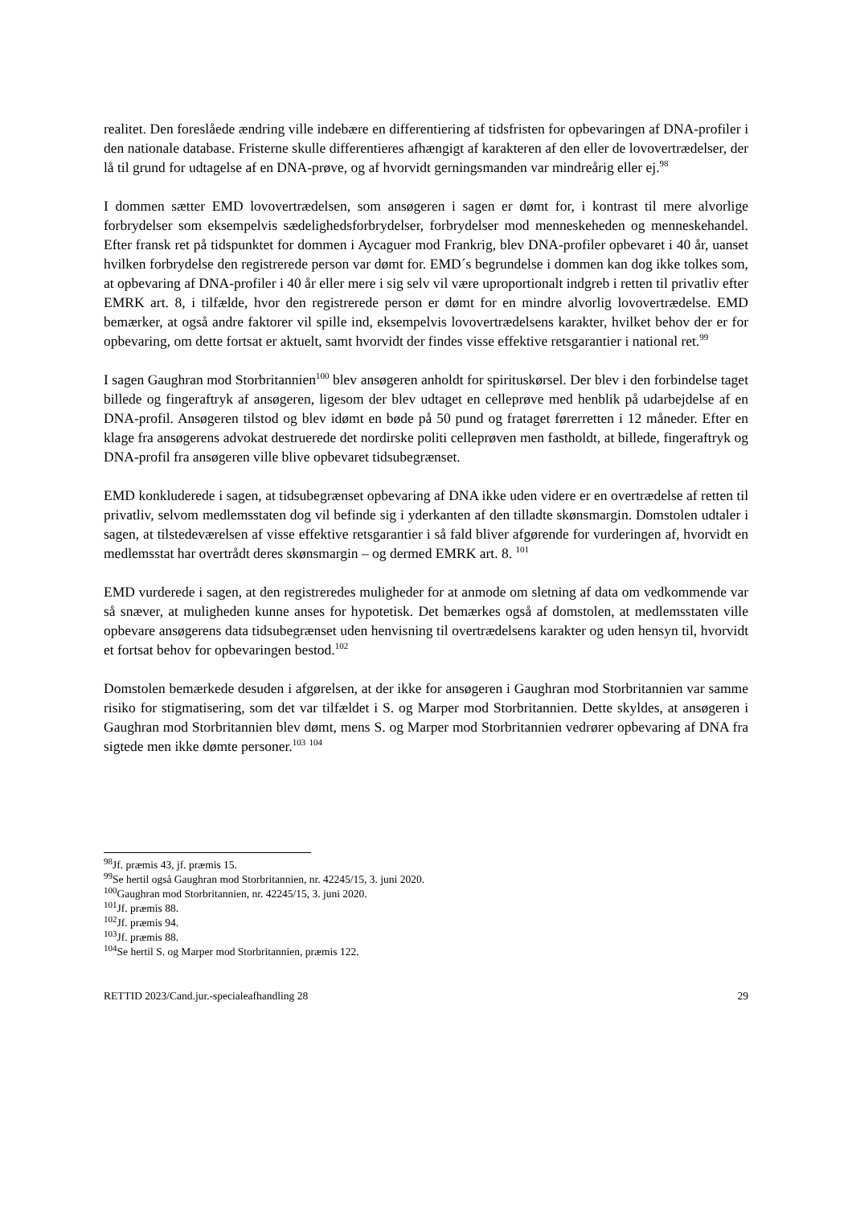realitet. Den foreslåede ændring ville indebære en differentiering af tidsfristen for opbevaringen af DNA-profiler i den nationale database. Fristerne skulle differentieres afhængigt af karakteren af den eller de lovovertrædelser, der lå til grund for udtagelse af en DNA-prøve, og af hvorvidt gerningsmanden var mindreårig eller ej.<sup>98</sup>
I dommen sætter EMD lovovertrædelsen, som ansøgeren i sagen er dømt for, i kontrast til mere alvorlige forbrydelser som eksempelvis sædelighedsforbrydelser, forbrydelser mod menneskeheden og menneskehandel. Efter fransk ret på tidspunktet for dommen i Aycaguer mod Frankrig, blev DNA-profiler opbevaret i 40 år, uanset hvilken forbrydelse den registrerede person var dømt for. EMD´s begrundelse i dommen kan dog ikke tolkes som, at opbevaring af DNA-profiler i 40 år eller mere i sig selv vil være uproportionalt indgreb i retten til privatliv efter EMRK art. 8, i tilfælde, hvor den registrerede person er dømt for en mindre alvorlig lovovertrædelse. EMD bemærker, at også andre faktorer vil spille ind, eksempelvis lovovertrædelsens karakter, hvilket behov der er for opbevaring, om dette fortsat er aktuelt, samt hvorvidt der findes visse effektive retsgarantier i national ret.<sup>99</sup>
I sagen Gaughran mod Storbritannien<sup>100</sup> blev ansøgeren anholdt for spirituskørsel. Der blev i den forbindelse taget billede og fingeraftryk af ansøgeren, ligesom der blev udtaget en celleprøve med henblik på udarbejdelse af en DNA-profil. Ansøgeren tilstod og blev idømt en bøde på 50 pund og frataget førerretten i 12 måneder. Efter en klage fra ansøgerens advokat destruerede det nordirske politi celleprøven men fastholdt, at billede, fingeraftryk og DNA-profil fra ansøgeren ville blive opbevaret tidsubegrænset.
EMD konkluderede i sagen, at tidsubegrænset opbevaring af DNA ikke uden videre er en overtrædelse af retten til privatliv, selvom medlemsstaten dog vil befinde sig i yderkanten af den tilladte skønsmargin. Domstolen udtaler i sagen, at tilstedeværelsen af visse effektive retsgarantier i så fald bliver afgørende for vurderingen af, hvorvidt en medlemsstat har overtrådt deres skønsmargin – og dermed EMRK art. 8. <sup>101</sup>
EMD vurderede i sagen, at den registreredes muligheder for at anmode om sletning af data om vedkommende var så snæver, at muligheden kunne anses for hypotetisk. Det bemærkes også af domstolen, at medlemsstaten ville opbevare ansøgerens data tidsubegrænset uden henvisning til overtrædelsens karakter og uden hensyn til, hvorvidt et fortsat behov for opbevaringen bestod.<sup>102</sup>
Domstolen bemærkede desuden i afgørelsen, at der ikke for ansøgeren i Gaughran mod Storbritannien var samme risiko for stigmatisering, som det var tilfældet i S. og Marper mod Storbritannien. Dette skyldes, at ansøgeren i Gaughran mod Storbritannien blev dømt, mens S. og Marper mod Storbritannien vedrører opbevaring af DNA fra sigtede men ikke dømte personer.<sup>103</sup> <sup>104</sup>
<sup>98</sup> Jf. præmis 43, jf. præmis 15.
<sup>99</sup>Se hertil også Gaughran mod Storbritannien, nr. 42245/15, 3. juni 2020.
<sup>100</sup> Gaughran mod Storbritannien, nr. 42245/15, 3. juni 2020.
<sup>101</sup> Jf. præmis 88.
<sup>102</sup> Jf. præmis 94.
<sup>103</sup> Jf. præmis 88.
<sup>104</sup>Se hertil S. og Marper mod Storbritannien, præmis 122.
RETTID 2023/Cand.jur.-specialeafhandling 28 29